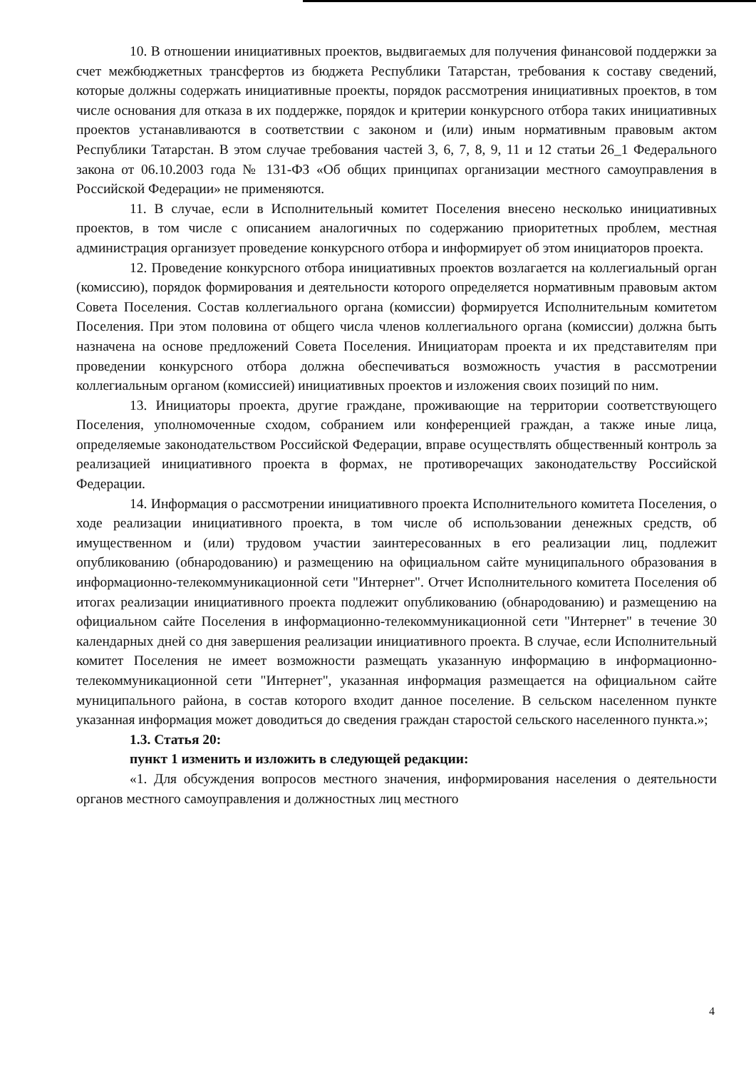10. В отношении инициативных проектов, выдвигаемых для получения финансовой поддержки за счет межбюджетных трансфертов из бюджета Республики Татарстан, требования к составу сведений, которые должны содержать инициативные проекты, порядок рассмотрения инициативных проектов, в том числе основания для отказа в их поддержке, порядок и критерии конкурсного отбора таких инициативных проектов устанавливаются в соответствии с законом и (или) иным нормативным правовым актом Республики Татарстан. В этом случае требования частей 3, 6, 7, 8, 9, 11 и 12 статьи 26_1 Федерального закона от 06.10.2003 года № 131-ФЗ «Об общих принципах организации местного самоуправления в Российской Федерации» не применяются.
11. В случае, если в Исполнительный комитет Поселения внесено несколько инициативных проектов, в том числе с описанием аналогичных по содержанию приоритетных проблем, местная администрация организует проведение конкурсного отбора и информирует об этом инициаторов проекта.
12. Проведение конкурсного отбора инициативных проектов возлагается на коллегиальный орган (комиссию), порядок формирования и деятельности которого определяется нормативным правовым актом Совета Поселения. Состав коллегиального органа (комиссии) формируется Исполнительным комитетом Поселения. При этом половина от общего числа членов коллегиального органа (комиссии) должна быть назначена на основе предложений Совета Поселения. Инициаторам проекта и их представителям при проведении конкурсного отбора должна обеспечиваться возможность участия в рассмотрении коллегиальным органом (комиссией) инициативных проектов и изложения своих позиций по ним.
13. Инициаторы проекта, другие граждане, проживающие на территории соответствующего Поселения, уполномоченные сходом, собранием или конференцией граждан, а также иные лица, определяемые законодательством Российской Федерации, вправе осуществлять общественный контроль за реализацией инициативного проекта в формах, не противоречащих законодательству Российской Федерации.
14. Информация о рассмотрении инициативного проекта Исполнительного комитета Поселения, о ходе реализации инициативного проекта, в том числе об использовании денежных средств, об имущественном и (или) трудовом участии заинтересованных в его реализации лиц, подлежит опубликованию (обнародованию) и размещению на официальном сайте муниципального образования в информационно-телекоммуникационной сети "Интернет". Отчет Исполнительного комитета Поселения об итогах реализации инициативного проекта подлежит опубликованию (обнародованию) и размещению на официальном сайте Поселения в информационно-телекоммуникационной сети "Интернет" в течение 30 календарных дней со дня завершения реализации инициативного проекта. В случае, если Исполнительный комитет Поселения не имеет возможности размещать указанную информацию в информационно-телекоммуникационной сети "Интернет", указанная информация размещается на официальном сайте муниципального района, в состав которого входит данное поселение. В сельском населенном пункте указанная информация может доводиться до сведения граждан старостой сельского населенного пункта.»;
1.3. Статья 20:
пункт 1 изменить и изложить в следующей редакции:
«1. Для обсуждения вопросов местного значения, информирования населения о деятельности органов местного самоуправления и должностных лиц местного
4